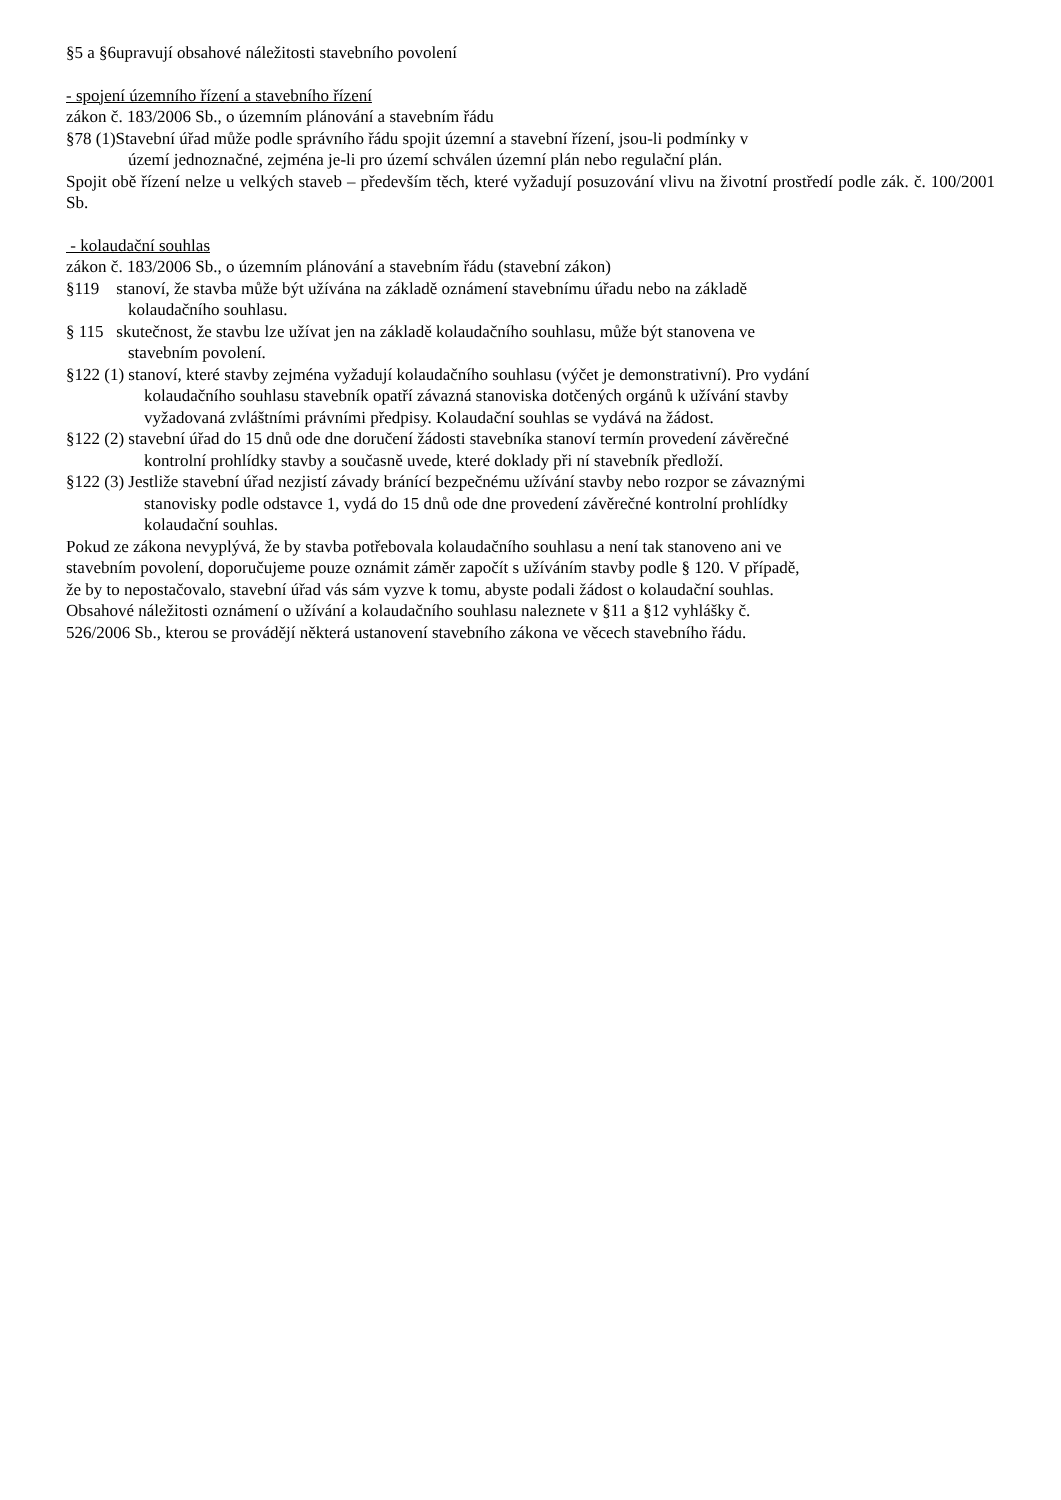§5 a §6upravují obsahové náležitosti stavebního povolení
- spojení územního řízení a stavebního řízení
zákon č. 183/2006 Sb., o územním plánování a stavebním řádu
§78 (1)Stavební úřad může podle správního řádu spojit územní a stavební řízení, jsou-li podmínky v
území jednoznačné, zejména je-li pro území schválen územní plán nebo regulační plán.
Spojit obě řízení nelze u velkých staveb – především těch, které vyžadují posuzování vlivu na životní prostředí podle zák. č. 100/2001 Sb.
- kolaudační souhlas
zákon č. 183/2006 Sb., o územním plánování a stavebním řádu (stavební zákon)
§119 stanoví, že stavba může být užívána na základě oznámení stavebnímu úřadu nebo na základě
kolaudačního souhlasu.
§ 115 skutečnost, že stavbu lze užívat jen na základě kolaudačního souhlasu, může být stanovena ve
stavebním povolení.
§122 (1) stanoví, které stavby zejména vyžadují kolaudačního souhlasu (výčet je demonstrativní). Pro vydání
kolaudačního souhlasu stavebník opatří závazná stanoviska dotčených orgánů k užívání stavby
vyžadovaná zvláštními právními předpisy. Kolaudační souhlas se vydává na žádost.
§122 (2) stavební úřad do 15 dnů ode dne doručení žádosti stavebníka stanoví termín provedení závěrečné
kontrolní prohlídky stavby a současně uvede, které doklady při ní stavebník předloží.
§122 (3) Jestliže stavební úřad nezjistí závady bránící bezpečnému užívání stavby nebo rozpor se závaznými
stanovisky podle odstavce 1, vydá do 15 dnů ode dne provedení závěrečné kontrolní prohlídky
kolaudační souhlas.
Pokud ze zákona nevyplývá, že by stavba potřebovala kolaudačního souhlasu a není tak stanoveno ani ve
stavebním povolení, doporučujeme pouze oznámit záměr započít s užíváním stavby podle § 120. V případě,
že by to nepostačovalo, stavební úřad vás sám vyzve k tomu, abyste podali žádost o kolaudační souhlas.
Obsahové náležitosti oznámení o užívání a kolaudačního souhlasu naleznete v §11 a §12 vyhlášky č.
526/2006 Sb., kterou se provádějí některá ustanovení stavebního zákona ve věcech stavebního řádu.